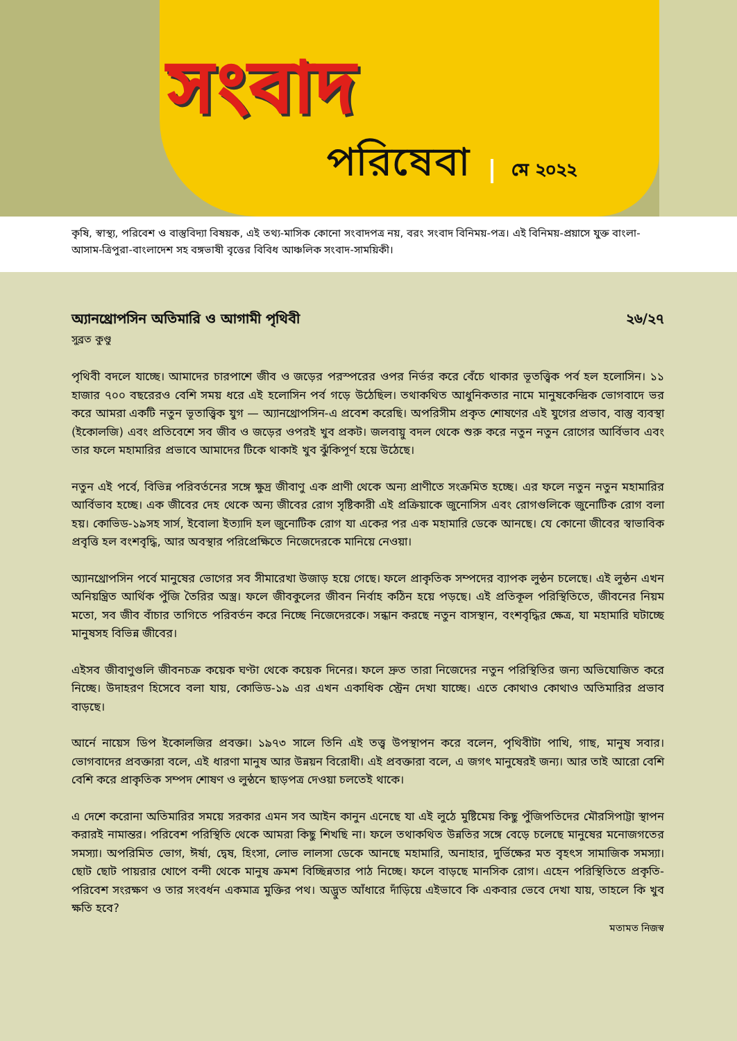সংবাদ
পরিষেবা মে ২০২২
কৃষি, স্বাস্থ্য, পরিবেশ ও বাস্তুবিদ্যা বিষয়ক, এই তথ্য-মাসিক কোনো সংবাদপত্র নয়, বরং সংবাদ বিনিময়-পত্র। এই বিনিময়-প্রয়াসে যুক্ত বাংলা-আসাম-ত্রিপুরা-বাংলাদেশ সহ বঙ্গভাষী বৃত্তের বিবিধ আঞ্চলিক সংবাদ-সাময়িকী।
অ্যানথ্রোপসিন অতিমারি ও আগামী পৃথিবী ২৬/২৭
সুব্রত কুণ্ডু
পৃথিবী বদলে যাচ্ছে। আমাদের চারপাশে জীব ও জড়ের পরস্পরের ওপর নির্ভর করে বেঁচে থাকার ভূতত্ত্বিক পর্ব হল হলোসিন। ১১ হাজার ৭০০ বছরেরও বেশি সময় ধরে এই হলোসিন পর্ব গড়ে উঠেছিল। তথাকথিত আধুনিকতার নামে মানুষকেন্দ্রিক ভোগবাদে ভর করে আমরা একটি নতুন ভূতাত্ত্বিক যুগ — অ্যানথ্রোপসিন-এ প্রবেশ করেছি। অপরিসীম প্রকৃত শোষণের এই যুগের প্রভাব, বাস্তু ব্যবস্থা (ইকোলজি) এবং প্রতিবেশে সব জীব ও জড়ের ওপরই খুব প্রকট। জলবায়ু বদল থেকে শুরু করে নতুন নতুন রোগের আর্বিভাব এবং তার ফলে মহামারির প্রভাবে আমাদের টিকে থাকাই খুব ঝুঁকিপূর্ণ হয়ে উঠেছে।
নতুন এই পর্বে, বিভিন্ন পরিবর্তনের সঙ্গে ক্ষুদ্র জীবাণু এক প্রাণী থেকে অন্য প্রাণীতে সংক্রমিত হচ্ছে। এর ফলে নতুন নতুন মহামারির আর্বিভাব হচ্ছে। এক জীবের দেহ থেকে অন্য জীবের রোগ সৃষ্টিকারী এই প্রক্রিয়াকে জুনোসিস এবং রোগগুলিকে জুনোটিক রোগ বলা হয়। কোভিড-১৯সহ সার্স, ইবোলা ইত্যাদি হল জুনোটিক রোগ যা একের পর এক মহামারি ডেকে আনছে। যে কোনো জীবের স্বাভাবিক প্রবৃত্তি হল বংশবৃদ্ধি, আর অবস্থার পরিপ্রেক্ষিতে নিজেদেরকে মানিয়ে নেওয়া।
অ্যানথ্রোপসিন পর্বে মানুষের ভোগের সব সীমারেখা উজাড় হয়ে গেছে। ফলে প্রাকৃতিক সম্পদের ব্যাপক লুন্ঠন চলেছে। এই লুন্ঠন এখন অনিয়ন্ত্রিত আর্থিক পুঁজি তৈরির অস্ত্র। ফলে জীবকুলের জীবন নির্বাহ কঠিন হয়ে পড়ছে। এই প্রতিকূল পরিস্থিতিতে, জীবনের নিয়ম মতো, সব জীব বাঁচার তাগিতে পরিবর্তন করে নিচ্ছে নিজেদেরকে। সন্ধান করছে নতুন বাসস্থান, বংশবৃদ্ধির ক্ষেত্র, যা মহামারি ঘটাচ্ছে মানুষসহ বিভিন্ন জীবের।
এইসব জীবাণুগুলি জীবনচক্র কয়েক ঘণ্টা থেকে কয়েক দিনের। ফলে দ্রুত তারা নিজেদের নতুন পরিস্থিতির জন্য অভিযোজিত করে নিচ্ছে। উদাহরণ হিসেবে বলা যায়, কোভিড-১৯ এর এখন একাধিক স্ট্রেন দেখা যাচ্ছে। এতে কোথাও কোথাও অতিমারির প্রভাব বাড়ছে।
আর্নে নায়েস ডিপ ইকোলজির প্রবক্তা। ১৯৭৩ সালে তিনি এই তত্ত্ব উপস্থাপন করে বলেন, পৃথিবীটা পাখি, গাছ, মানুষ সবার। ভোগবাদের প্রবক্তারা বলে, এই ধারণা মানুষ আর উন্নয়ন বিরোধী। এই প্রবক্তারা বলে, এ জগৎ মানুষেরই জন্য। আর তাই আরো বেশি বেশি করে প্রাকৃতিক সম্পদ শোষণ ও লুন্ঠনে ছাড়পত্র দেওয়া চলতেই থাকে।
এ দেশে করোনা অতিমারির সময়ে সরকার এমন সব আইন কানুন এনেছে যা এই লুঠে মুষ্টিমেয় কিছু পুঁজিপতিদের মৌরসিপাট্টা স্থাপন করারই নামান্তর। পরিবেশ পরিস্থিতি থেকে আমরা কিছু শিখছি না। ফলে তথাকথিত উন্নতির সঙ্গে বেড়ে চলেছে মানুষের মনোজগতের সমস্যা। অপরিমিত ভোগ, ঈর্ষা, দ্বেষ, হিংসা, লোভ লালসা ডেকে আনছে মহামারি, অনাহার, দুর্ভিক্ষের মত বৃহৎস সামাজিক সমস্যা। ছোট ছোট পায়রার খোপে বন্দী থেকে মানুষ ক্রমশ বিচ্ছিন্নতার পাঠ নিচ্ছে। ফলে বাড়ছে মানসিক রোগ। এহেন পরিস্থিতিতে প্রকৃতি-পরিবেশ সংরক্ষণ ও তার সংবর্ধন একমাত্র মুক্তির পথ। অদ্ভুত আঁধারে দাঁড়িয়ে এইভাবে কি একবার ভেবে দেখা যায়, তাহলে কি খুব ক্ষতি হবে?
মতামত নিজস্ব